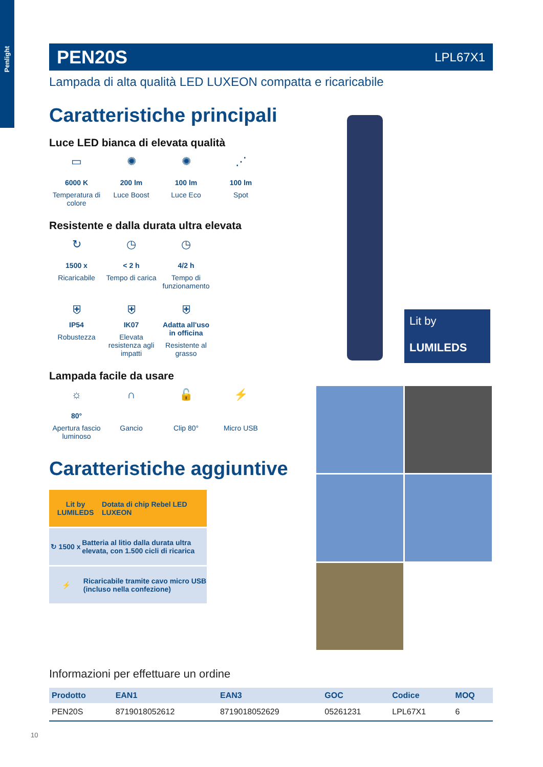Penlight
PEN20S LPL67X1
Lampada di alta qualità LED LUXEON compatta e ricaricabile
Caratteristiche principali
Luce LED bianca di elevata qualità
▭
6000 K
Temperatura di colore
✺
200 lm
Luce Boost
✺
100 lm
Luce Eco
⋰
100 lm
Spot
Resistente e dalla durata ultra elevata
↻
1500 x
Ricaricabile
◷
< 2 h
Tempo di carica
◷
4/2 h
Tempo di funzionamento
⛨
IP54
Robustezza
⛨
IK07
Elevata resistenza agli impatti
⛨
Adatta all'uso in officina
Resistente al grasso
Lampada facile da usare
☼
80°
Apertura fascio luminoso
∩
Gancio
🔓
Clip 80°
⚡
Micro USB
Caratteristiche aggiuntive
Lit by LUMILEDS Dotata di chip Rebel LED LUXEON
↻ 1500 x Batteria al litio dalla durata ultra elevata, con 1.500 cicli di ricarica
⚡ Ricaricabile tramite cavo micro USB (incluso nella confezione)
Lit by
LUMILEDS
Informazioni per effettuare un ordine
| Prodotto | EAN1 | EAN3 | GOC | Codice | MOQ |
| --- | --- | --- | --- | --- | --- |
| PEN20S | 8719018052612 | 8719018052629 | 05261231 | LPL67X1 | 6 |
10